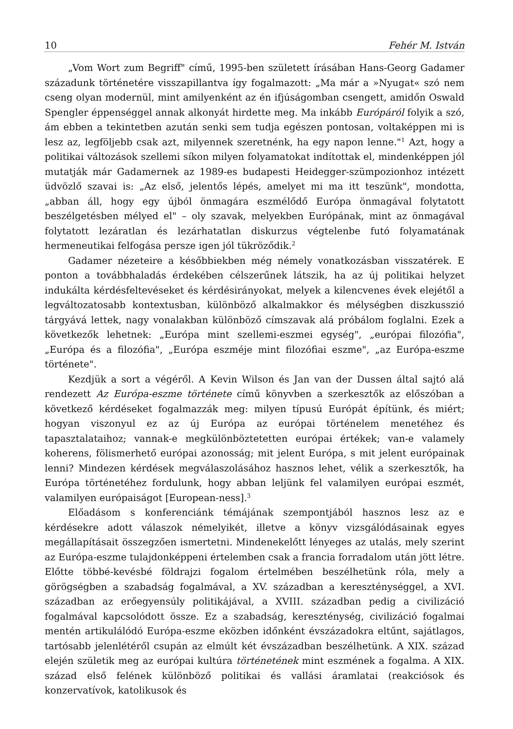10 Fehér M. István
„Vom Wort zum Begriff" című, 1995-ben született írásában Hans-Georg Gadamer századunk történetére visszapillantva így fogalmazott: „Ma már a »Nyugat« szó nem cseng olyan modernül, mint amilyenként az én ifjúságomban csengett, amidőn Oswald Spengler éppenséggel annak alkonyát hirdette meg. Ma inkább Európáról folyik a szó, ám ebben a tekintetben azután senki sem tudja egészen pontosan, voltaképpen mi is lesz az, legföljebb csak azt, milyennek szeretnénk, ha egy napon lenne."<sup>1</sup> Azt, hogy a politikai változások szellemi síkon milyen folyamatokat indítottak el, mindenképpen jól mutatják már Gadamernek az 1989-es budapesti Heidegger-szümpozionhoz intézett üdvözlő szavai is: „Az első, jelentős lépés, amelyet mi ma itt teszünk", mondotta, „abban áll, hogy egy újból önmagára eszmélődő Európa önmagával folytatott beszélgetésben mélyed el" – oly szavak, melyekben Európának, mint az önmagával folytatott lezáratlan és lezárhatatlan diskurzus végtelenbe futó folyamatának hermeneutikai felfogása persze igen jól tükröződik.<sup>2</sup>
Gadamer nézeteire a későbbiekben még némely vonatkozásban visszatérek. E ponton a továbbhaladás érdekében célszerűnek látszik, ha az új politikai helyzet indukálta kérdésfeltevéseket és kérdésirányokat, melyek a kilencvenes évek elejétől a legváltozatosabb kontextusban, különböző alkalmakkor és mélységben diszkusszió tárgyává lettek, nagy vonalakban különböző címszavak alá próbálom foglalni. Ezek a következők lehetnek: „Európa mint szellemi-eszmei egység", „európai filozófia", „Európa és a filozófia", „Európa eszméje mint filozófiai eszme", „az Európa-eszme története".
Kezdjük a sort a végéről. A Kevin Wilson és Jan van der Dussen által sajtó alá rendezett Az Európa-eszme története című könyvben a szerkesztők az előszóban a következő kérdéseket fogalmazzák meg: milyen típusú Európát építünk, és miért; hogyan viszonyul ez az új Európa az európai történelem menetéhez és tapasztalataihoz; vannak-e megkülönböztetetten európai értékek; van-e valamely koherens, fölismerhető európai azonosság; mit jelent Európa, s mit jelent európainak lenni? Mindezen kérdések megválaszolásához hasznos lehet, vélik a szerkesztők, ha Európa történetéhez fordulunk, hogy abban leljünk fel valamilyen európai eszmét, valamilyen európaiságot [European-ness].<sup>3</sup>
Előadásom s konferenciánk témájának szempontjából hasznos lesz az e kérdésekre adott válaszok némelyikét, illetve a könyv vizsgálódásainak egyes megállapításait összegzően ismertetni. Mindenekelőtt lényeges az utalás, mely szerint az Európa-eszme tulajdonképpeni értelemben csak a francia forradalom után jött létre. Előtte többé-kevésbé földrajzi fogalom értelmében beszélhetünk róla, mely a görögségben a szabadság fogalmával, a XV. században a kereszténységgel, a XVI. században az erőegyensúly politikájával, a XVIII. században pedig a civilizáció fogalmával kapcsolódott össze. Ez a szabadság, kereszténység, civilizáció fogalmai mentén artikulálódó Európa-eszme eközben időnként évszázadokra eltűnt, sajátlagos, tartósabb jelenlétéről csupán az elmúlt két évszázadban beszélhetünk. A XIX. század elején születik meg az európai kultúra történetének mint eszmének a fogalma. A XIX. század első felének különböző politikai és vallási áramlatai (reakciósok és konzervatívok, katolikusok és